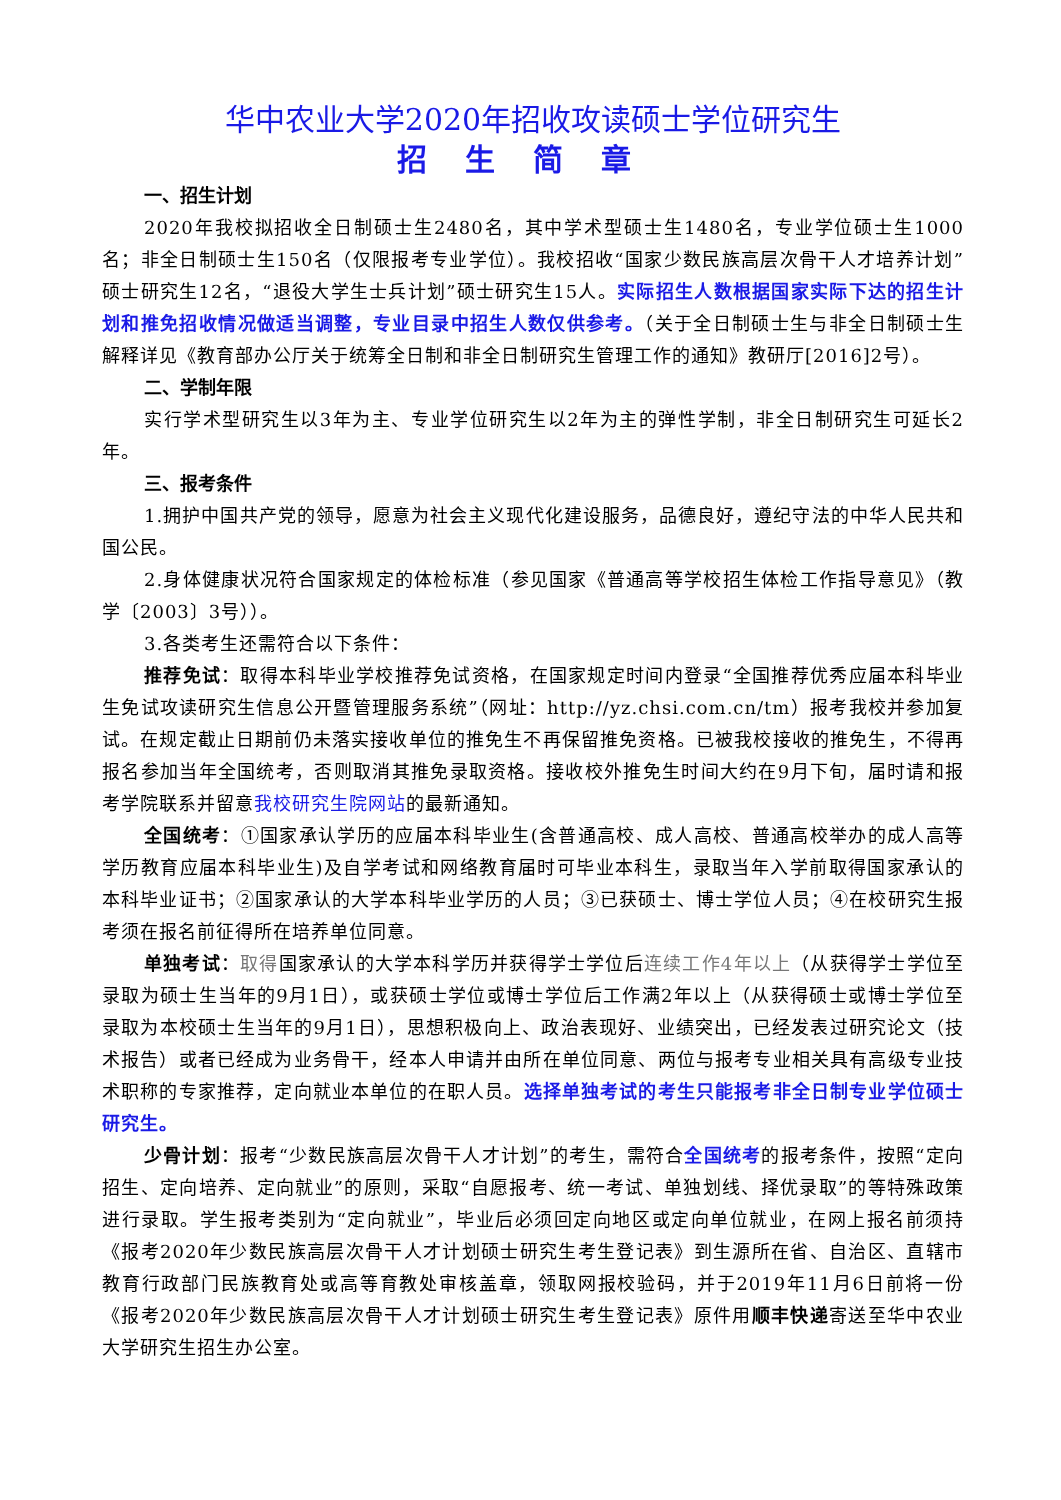华中农业大学2020年招收攻读硕士学位研究生
招生简章
一、招生计划
2020年我校拟招收全日制硕士生2480名，其中学术型硕士生1480名，专业学位硕士生1000名；非全日制硕士生150名（仅限报考专业学位）。我校招收“国家少数民族高层次骨干人才培养计划”硕士研究生12名，“退役大学生士兵计划”硕士研究生15人。实际招生人数根据国家实际下达的招生计划和推免招收情况做适当调整，专业目录中招生人数仅供参考。（关于全日制硕士生与非全日制硕士生解释详见《教育部办公厅关于统筹全日制和非全日制研究生管理工作的通知》教研厅[2016]2号）。
二、学制年限
实行学术型研究生以3年为主、专业学位研究生以2年为主的弹性学制，非全日制研究生可延长2年。
三、报考条件
1.拥护中国共产党的领导，愿意为社会主义现代化建设服务，品德良好，遵纪守法的中华人民共和国公民。
2.身体健康状况符合国家规定的体检标准（参见国家《普通高等学校招生体检工作指导意见》（教学〔2003〕3号））。
3.各类考生还需符合以下条件：
推荐免试：取得本科毕业学校推荐免试资格，在国家规定时间内登录“全国推荐优秀应届本科毕业生免试攻读研究生信息公开暨管理服务系统”（网址：http://yz.chsi.com.cn/tm）报考我校并参加复试。在规定截止日期前仍未落实接收单位的推免生不再保留推免资格。已被我校接收的推免生，不得再报名参加当年全国统考，否则取消其推免录取资格。接收校外推免生时间大约在9月下旬，届时请和报考学院联系并留意我校研究生院网站的最新通知。
全国统考：①国家承认学历的应届本科毕业生(含普通高校、成人高校、普通高校举办的成人高等学历教育应届本科毕业生)及自学考试和网络教育届时可毕业本科生，录取当年入学前取得国家承认的本科毕业证书；②国家承认的大学本科毕业学历的人员；③已获硕士、博士学位人员；④在校研究生报考须在报名前征得所在培养单位同意。
单独考试：取得国家承认的大学本科学历并获得学士学位后连续工作4年以上（从获得学士学位至录取为硕士生当年的9月1日），或获硕士学位或博士学位后工作满2年以上（从获得硕士或博士学位至录取为本校硕士生当年的9月1日），思想积极向上、政治表现好、业绩突出，已经发表过研究论文（技术报告）或者已经成为业务骨干，经本人申请并由所在单位同意、两位与报考专业相关具有高级专业技术职称的专家推荐，定向就业本单位的在职人员。选择单独考试的考生只能报考非全日制专业学位硕士研究生。
少骨计划：报考“少数民族高层次骨干人才计划”的考生，需符合全国统考的报考条件，按照“定向招生、定向培养、定向就业”的原则，采取“自愿报考、统一考试、单独划线、择优录取”的等特殊政策进行录取。学生报考类别为“定向就业”，毕业后必须回定向地区或定向单位就业，在网上报名前须持《报考2020年少数民族高层次骨干人才计划硕士研究生考生登记表》到生源所在省、自治区、直辖市教育行政部门民族教育处或高等育教处审核盖章，领取网报校验码，并于2019年11月6日前将一份《报考2020年少数民族高层次骨干人才计划硕士研究生考生登记表》原件用顺丰快递寄送至华中农业大学研究生招生办公室。